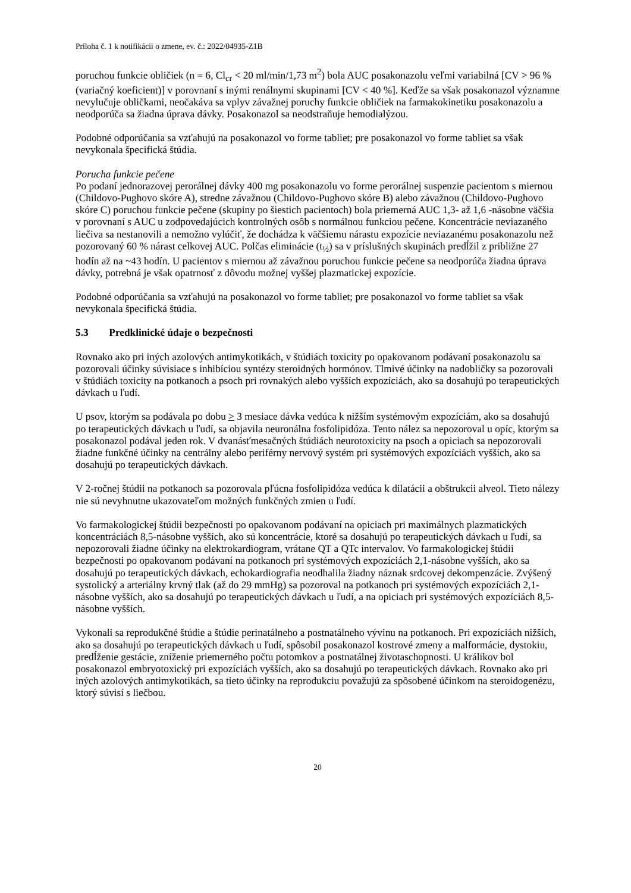Príloha č. 1 k notifikácii o zmene, ev. č.: 2022/04935-Z1B
poruchou funkcie obličiek (n = 6, Cl<sub>cr</sub> < 20 ml/min/1,73 m<sup>2</sup>) bola AUC posakonazolu veľmi variabilná [CV > 96 % (variačný koeficient)] v porovnaní s inými renálnymi skupinami [CV < 40 %]. Keďže sa však posakonazol významne nevylučuje obličkami, neočakáva sa vplyv závažnej poruchy funkcie obličiek na farmakokinetiku posakonazolu a neodporúča sa žiadna úprava dávky. Posakonazol sa neodstraňuje hemodialýzou.
Podobné odporúčania sa vzťahujú na posakonazol vo forme tabliet; pre posakonazol vo forme tabliet sa však nevykonala špecifická štúdia.
Porucha funkcie pečene
Po podaní jednorazovej perorálnej dávky 400 mg posakonazolu vo forme perorálnej suspenzie pacientom s miernou (Childovo-Pughovo skóre A), stredne závažnou (Childovo-Pughovo skóre B) alebo závažnou (Childovo-Pughovo skóre C) poruchou funkcie pečene (skupiny po šiestich pacientoch) bola priemerná AUC 1,3- až 1,6 -násobne väčšia v porovnaní s AUC u zodpovedajúcich kontrolných osôb s normálnou funkciou pečene. Koncentrácie neviazaného liečiva sa nestanovili a nemožno vylúčiť, že dochádza k väčšiemu nárastu expozície neviazanému posakonazolu než pozorovaný 60 % nárast celkovej AUC. Polčas eliminácie (t<sub>½</sub>) sa v príslušných skupinách predĺžil z približne 27 hodín až na ~43 hodín. U pacientov s miernou až závažnou poruchou funkcie pečene sa neodporúča žiadna úprava dávky, potrebná je však opatrnosť z dôvodu možnej vyššej plazmatickej expozície.
Podobné odporúčania sa vzťahujú na posakonazol vo forme tabliet; pre posakonazol vo forme tabliet sa však nevykonala špecifická štúdia.
5.3 Predklinické údaje o bezpečnosti
Rovnako ako pri iných azolových antimykotikách, v štúdiách toxicity po opakovanom podávaní posakonazolu sa pozorovali účinky súvisiace s inhibíciou syntézy steroidných hormónov. Tlmivé účinky na nadobličky sa pozorovali v štúdiách toxicity na potkanoch a psoch pri rovnakých alebo vyšších expozíciách, ako sa dosahujú po terapeutických dávkach u ľudí.
U psov, ktorým sa podávala po dobu > 3 mesiace dávka vedúca k nižším systémovým expozíciám, ako sa dosahujú po terapeutických dávkach u ľudí, sa objavila neuronálna fosfolipidóza. Tento nález sa nepozoroval u opíc, ktorým sa posakonazol podával jeden rok. V dvanásťmesačných štúdiách neurotoxicity na psoch a opiciach sa nepozorovali žiadne funkčné účinky na centrálny alebo periférny nervový systém pri systémových expozíciách vyšších, ako sa dosahujú po terapeutických dávkach.
V 2-ročnej štúdii na potkanoch sa pozorovala pľúcna fosfolipidóza vedúca k dilatácii a obštrukcii alveol. Tieto nálezy nie sú nevyhnutne ukazovateľom možných funkčných zmien u ľudí.
Vo farmakologickej štúdii bezpečnosti po opakovanom podávaní na opiciach pri maximálnych plazmatických koncentráciách 8,5-násobne vyšších, ako sú koncentrácie, ktoré sa dosahujú po terapeutických dávkach u ľudí, sa nepozorovali žiadne účinky na elektrokardiogram, vrátane QT a QTc intervalov. Vo farmakologickej štúdii bezpečnosti po opakovanom podávaní na potkanoch pri systémových expozíciách 2,1-násobne vyšších, ako sa dosahujú po terapeutických dávkach, echokardiografia neodhalila žiadny náznak srdcovej dekompenzácie. Zvýšený systolický a arteriálny krvný tlak (až do 29 mmHg) sa pozoroval na potkanoch pri systémových expozíciách 2,1-násobne vyšších, ako sa dosahujú po terapeutických dávkach u ľudí, a na opiciach pri systémových expozíciách 8,5-násobne vyšších.
Vykonali sa reprodukčné štúdie a štúdie perinatálneho a postnatálneho vývinu na potkanoch. Pri expozíciách nižších, ako sa dosahujú po terapeutických dávkach u ľudí, spôsobil posakonazol kostrové zmeny a malformácie, dystokiu, predĺženie gestácie, zníženie priemerného počtu potomkov a postnatálnej životaschopnosti. U králikov bol posakonazol embryotoxický pri expozíciách vyšších, ako sa dosahujú po terapeutických dávkach. Rovnako ako pri iných azolových antimykotikách, sa tieto účinky na reprodukciu považujú za spôsobené účinkom na steroidogenézu, ktorý súvisí s liečbou.
20